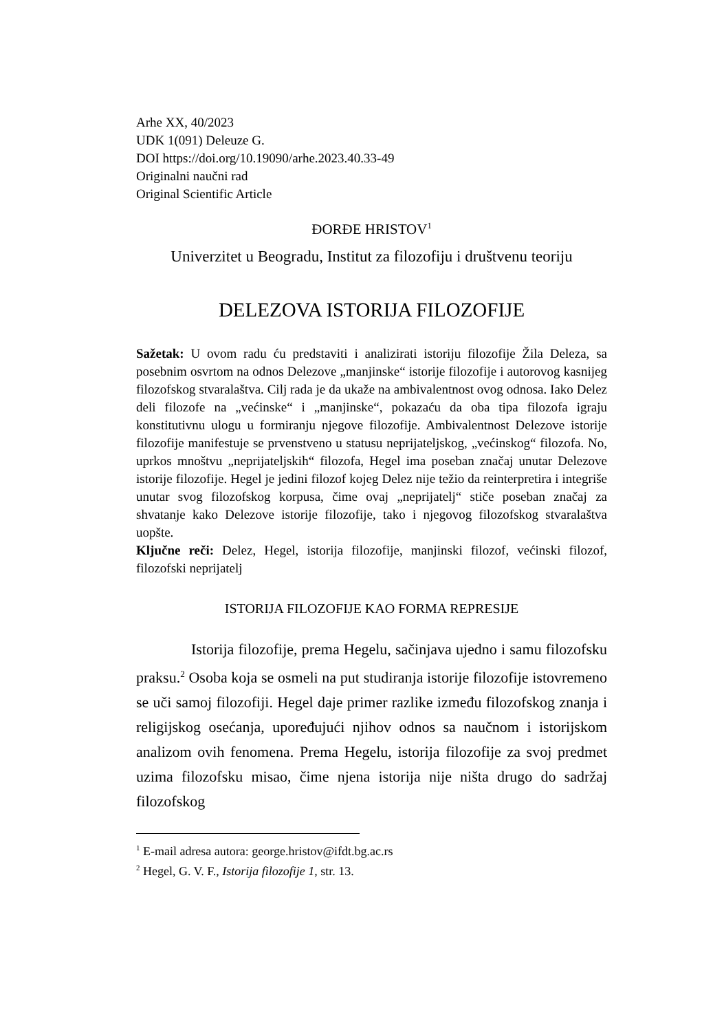Arhe XX, 40/2023
UDK 1(091) Deleuze G.
DOI https://doi.org/10.19090/arhe.2023.40.33-49
Originalni naučni rad
Original Scientific Article
ĐORĐE HRISTOV<sup>1</sup>
Univerzitet u Beogradu, Institut za filozofiju i društvenu teoriju
DELEZOVA ISTORIJA FILOZOFIJE
Sažetak: U ovom radu ću predstaviti i analizirati istoriju filozofije Žila Deleza, sa posebnim osvrtom na odnos Delezove „manjinske“ istorije filozofije i autorovog kasnijeg filozofskog stvaralaštva. Cilj rada je da ukaže na ambivalentnost ovog odnosa. Iako Delez deli filozofe na „većinske“ i „manjinske“, pokazaću da oba tipa filozofa igraju konstitutivnu ulogu u formiranju njegove filozofije. Ambivalentnost Delezove istorije filozofije manifestuje se prvenstveno u statusu neprijateljskog, „većinskog“ filozofa. No, uprkos mnoštvu „neprijateljskih“ filozofa, Hegel ima poseban značaj unutar Delezove istorije filozofije. Hegel je jedini filozof kojeg Delez nije težio da reinterpretira i integriše unutar svog filozofskog korpusa, čime ovaj „neprijatelj“ stiče poseban značaj za shvatanje kako Delezove istorije filozofije, tako i njegovog filozofskog stvaralaštva uopšte.
Ključne reči: Delez, Hegel, istorija filozofije, manjinski filozof, većinski filozof, filozofski neprijatelj
ISTORIJA FILOZOFIJE KAO FORMA REPRESIJE
Istorija filozofije, prema Hegelu, sačinjava ujedno i samu filozofsku praksu.<sup>2</sup> Osoba koja se osmeli na put studiranja istorije filozofije istovremeno se uči samoj filozofiji. Hegel daje primer razlike između filozofskog znanja i religijskog osećanja, upoređujući njihov odnos sa naučnom i istorijskom analizom ovih fenomena. Prema Hegelu, istorija filozofije za svoj predmet uzima filozofsku misao, čime njena istorija nije ništa drugo do sadržaj filozofskog
<sup>1</sup> E-mail adresa autora: george.hristov@ifdt.bg.ac.rs
<sup>2</sup> Hegel, G. V. F., Istorija filozofije 1, str. 13.